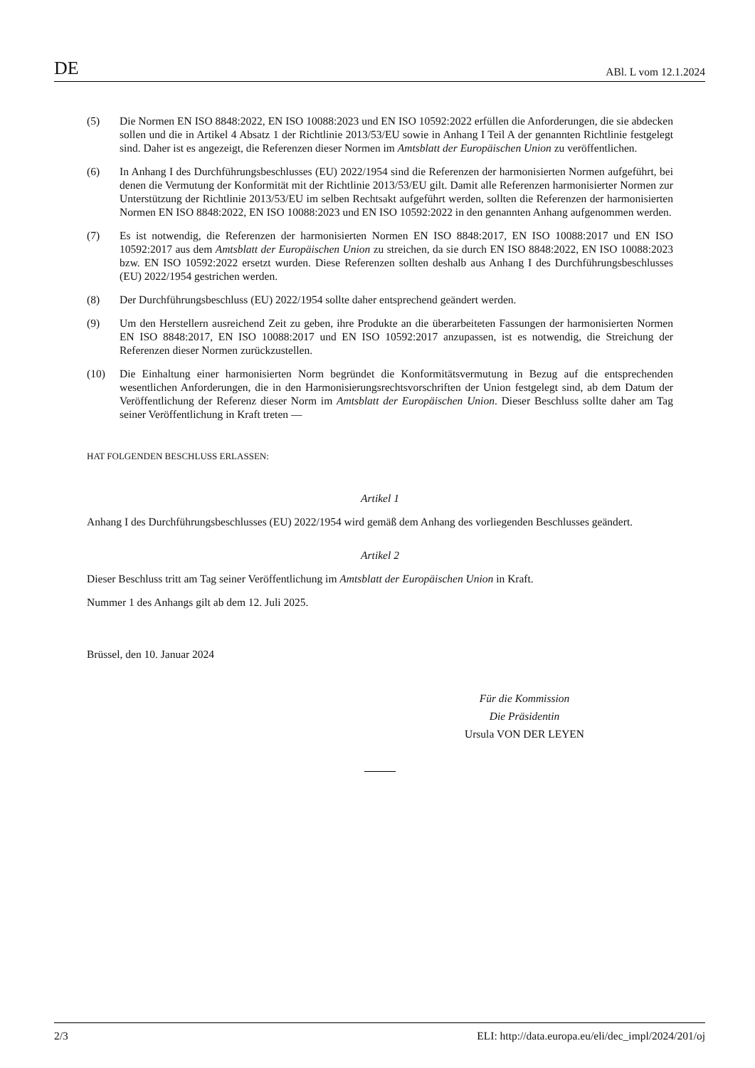DE ABl. L vom 12.1.2024
(5) Die Normen EN ISO 8848:2022, EN ISO 10088:2023 und EN ISO 10592:2022 erfüllen die Anforderungen, die sie abdecken sollen und die in Artikel 4 Absatz 1 der Richtlinie 2013/53/EU sowie in Anhang I Teil A der genannten Richtlinie festgelegt sind. Daher ist es angezeigt, die Referenzen dieser Normen im Amtsblatt der Europäischen Union zu veröffentlichen.
(6) In Anhang I des Durchführungsbeschlusses (EU) 2022/1954 sind die Referenzen der harmonisierten Normen aufgeführt, bei denen die Vermutung der Konformität mit der Richtlinie 2013/53/EU gilt. Damit alle Referenzen harmonisierter Normen zur Unterstützung der Richtlinie 2013/53/EU im selben Rechtsakt aufgeführt werden, sollten die Referenzen der harmonisierten Normen EN ISO 8848:2022, EN ISO 10088:2023 und EN ISO 10592:2022 in den genannten Anhang aufgenommen werden.
(7) Es ist notwendig, die Referenzen der harmonisierten Normen EN ISO 8848:2017, EN ISO 10088:2017 und EN ISO 10592:2017 aus dem Amtsblatt der Europäischen Union zu streichen, da sie durch EN ISO 8848:2022, EN ISO 10088:2023 bzw. EN ISO 10592:2022 ersetzt wurden. Diese Referenzen sollten deshalb aus Anhang I des Durchführungsbeschlusses (EU) 2022/1954 gestrichen werden.
(8) Der Durchführungsbeschluss (EU) 2022/1954 sollte daher entsprechend geändert werden.
(9) Um den Herstellern ausreichend Zeit zu geben, ihre Produkte an die überarbeiteten Fassungen der harmonisierten Normen EN ISO 8848:2017, EN ISO 10088:2017 und EN ISO 10592:2017 anzupassen, ist es notwendig, die Streichung der Referenzen dieser Normen zurückzustellen.
(10) Die Einhaltung einer harmonisierten Norm begründet die Konformitätsvermutung in Bezug auf die entsprechenden wesentlichen Anforderungen, die in den Harmonisierungsrechtsvorschriften der Union festgelegt sind, ab dem Datum der Veröffentlichung der Referenz dieser Norm im Amtsblatt der Europäischen Union. Dieser Beschluss sollte daher am Tag seiner Veröffentlichung in Kraft treten —
HAT FOLGENDEN BESCHLUSS ERLASSEN:
Artikel 1
Anhang I des Durchführungsbeschlusses (EU) 2022/1954 wird gemäß dem Anhang des vorliegenden Beschlusses geändert.
Artikel 2
Dieser Beschluss tritt am Tag seiner Veröffentlichung im Amtsblatt der Europäischen Union in Kraft.
Nummer 1 des Anhangs gilt ab dem 12. Juli 2025.
Brüssel, den 10. Januar 2024
Für die Kommission
Die Präsidentin
Ursula VON DER LEYEN
2/3 ELI: http://data.europa.eu/eli/dec_impl/2024/201/oj